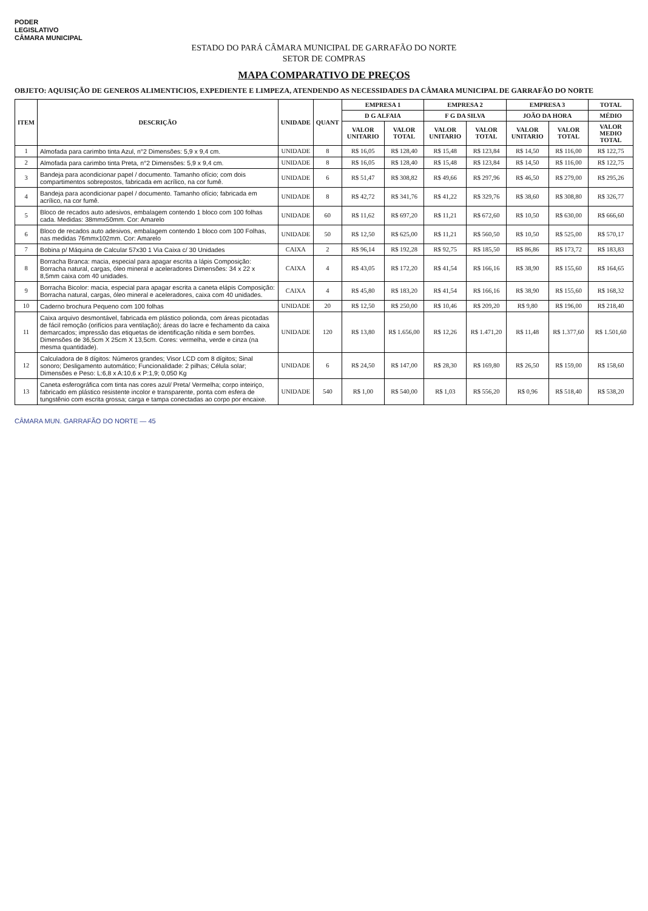PODER
LEGISLATIVO
CÂMARA MUNICIPAL
ESTADO DO PARÁ CÂMARA MUNICIPAL DE GARRAFÃO DO NORTE
SETOR DE COMPRAS
MAPA COMPARATIVO DE PREÇOS
OBJETO: AQUISIÇÃO DE GENEROS ALIMENTICIOS, EXPEDIENTE E LIMPEZA, ATENDENDO AS NECESSIDADES DA CÂMARA MUNICIPAL DE GARRAFÃO DO NORTE
| ITEM | DESCRIÇÃO | UNIDADE | QUANT | EMPRESA 1 | | EMPRESA 2 | | EMPRESA 3 | | TOTAL |
| --- | --- | --- | --- | --- | --- | --- | --- | --- | --- | --- |
| | | | | D G ALFAIA | | F G DA SILVA | | JOÃO DA HORA | | MÉDIO |
| | | | | VALOR UNITARIO | VALOR TOTAL | VALOR UNITARIO | VALOR TOTAL | VALOR UNITARIO | VALOR TOTAL | VALOR MEDIO TOTAL |
| 1 | Almofada para carimbo tinta Azul, n°2 Dimensões: 5,9 x 9,4 cm. | UNIDADE | 8 | R$ 16,05 | R$ 128,40 | R$ 15,48 | R$ 123,84 | R$ 14,50 | R$ 116,00 | R$ 122,75 |
| 2 | Almofada para carimbo tinta Preta, n°2 Dimensões: 5,9 x 9,4 cm. | UNIDADE | 8 | R$ 16,05 | R$ 128,40 | R$ 15,48 | R$ 123,84 | R$ 14,50 | R$ 116,00 | R$ 122,75 |
| 3 | Bandeja para acondicionar papel / documento. Tamanho ofício; com dois compartimentos sobrepostos, fabricada em acrílico, na cor fumê. | UNIDADE | 6 | R$ 51,47 | R$ 308,82 | R$ 49,66 | R$ 297,96 | R$ 46,50 | R$ 279,00 | R$ 295,26 |
| 4 | Bandeja para acondicionar papel / documento. Tamanho ofício; fabricada em acrílico, na cor fumê. | UNIDADE | 8 | R$ 42,72 | R$ 341,76 | R$ 41,22 | R$ 329,76 | R$ 38,60 | R$ 308,80 | R$ 326,77 |
| 5 | Bloco de recados auto adesivos, embalagem contendo 1 bloco com 100 folhas cada. Medidas: 38mmx50mm. Cor: Amarelo | UNIDADE | 60 | R$ 11,62 | R$ 697,20 | R$ 11,21 | R$ 672,60 | R$ 10,50 | R$ 630,00 | R$ 666,60 |
| 6 | Bloco de recados auto adesivos, embalagem contendo 1 bloco com 100 Folhas, nas medidas 76mmx102mm. Cor: Amarelo | UNIDADE | 50 | R$ 12,50 | R$ 625,00 | R$ 11,21 | R$ 560,50 | R$ 10,50 | R$ 525,00 | R$ 570,17 |
| 7 | Bobina p/ Máquina de Calcular 57x30 1 Via Caixa c/ 30 Unidades | CAIXA | 2 | R$ 96,14 | R$ 192,28 | R$ 92,75 | R$ 185,50 | R$ 86,86 | R$ 173,72 | R$ 183,83 |
| 8 | Borracha Branca: macia, especial para apagar escrita a lápis Composição: Borracha natural, cargas, óleo mineral e aceleradores Dimensões: 34 x 22 x 8,5mm caixa com 40 unidades. | CAIXA | 4 | R$ 43,05 | R$ 172,20 | R$ 41,54 | R$ 166,16 | R$ 38,90 | R$ 155,60 | R$ 164,65 |
| 9 | Borracha Bicolor: macia, especial para apagar escrita a caneta elápis Composição: Borracha natural, cargas, óleo mineral e aceleradores, caixa com 40 unidades. | CAIXA | 4 | R$ 45,80 | R$ 183,20 | R$ 41,54 | R$ 166,16 | R$ 38,90 | R$ 155,60 | R$ 168,32 |
| 10 | Caderno brochura Pequeno com 100 folhas | UNIDADE | 20 | R$ 12,50 | R$ 250,00 | R$ 10,46 | R$ 209,20 | R$ 9,80 | R$ 196,00 | R$ 218,40 |
| 11 | Caixa arquivo desmontável, fabricada em plástico polionda, com áreas picotadas de fácil remoção (orifícios para ventilação); áreas do lacre e fechamento da caixa demarcados; impressão das etiquetas de identificação nítida e sem borrões. Dimensões de 36,5cm X 25cm X 13,5cm. Cores: vermelha, verde e cinza (na mesma quantidade). | UNIDADE | 120 | R$ 13,80 | R$ 1.656,00 | R$ 12,26 | R$ 1.471,20 | R$ 11,48 | R$ 1.377,60 | R$ 1.501,60 |
| 12 | Calculadora de 8 dígitos: Números grandes; Visor LCD com 8 dígitos; Sinal sonoro; Desligamento automático; Funcionalidade: 2 pilhas; Célula solar; Dimensões e Peso: L:6,8 x A:10,6 x P:1,9; 0,050 Kg | UNIDADE | 6 | R$ 24,50 | R$ 147,00 | R$ 28,30 | R$ 169,80 | R$ 26,50 | R$ 159,00 | R$ 158,60 |
| 13 | Caneta esferográfica com tinta nas cores azul/ Preta/ Vermelha; corpo inteiriço, fabricado em plástico resistente incolor e transparente, ponta com esfera de tungstênio com escrita grossa; carga e tampa conectadas ao corpo por encaixe. | UNIDADE | 540 | R$ 1,00 | R$ 540,00 | R$ 1,03 | R$ 556,20 | R$ 0,96 | R$ 518,40 | R$ 538,20 |
CÂMARA MUN. GARRAFÃO DO NORTE — 45